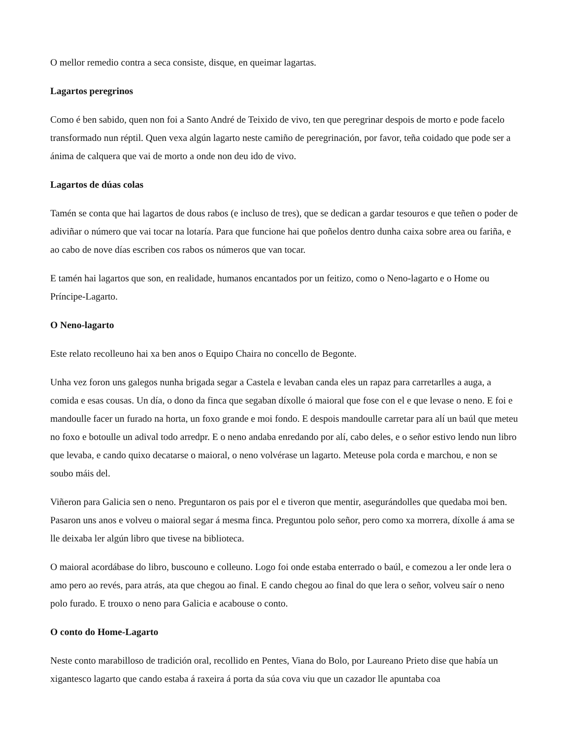O mellor remedio contra a seca consiste, disque, en queimar lagartas.
Lagartos peregrinos
Como é ben sabido, quen non foi a Santo André de Teixido de vivo, ten que peregrinar despois de morto e pode facelo transformado nun réptil. Quen vexa algún lagarto neste camiño de peregrinación, por favor, teña coidado que pode ser a ánima de calquera que vai de morto a onde non deu ido de vivo.
Lagartos de dúas colas
Tamén se conta que hai lagartos de dous rabos (e incluso de tres), que se dedican a gardar tesouros e que teñen o poder de adiviñar o número que vai tocar na lotaría. Para que funcione hai que poñelos dentro dunha caixa sobre area ou fariña, e ao cabo de nove días escriben cos rabos os números que van tocar.
E tamén hai lagartos que son, en realidade, humanos encantados por un feitizo, como o Neno-lagarto e o Home ou Príncipe-Lagarto.
O Neno-lagarto
Este relato recolleuno hai xa ben anos o Equipo Chaira no concello de Begonte.
Unha vez foron uns galegos nunha brigada segar a Castela e levaban canda eles un rapaz para carretarlles a auga, a comida e esas cousas. Un día, o dono da finca que segaban díxolle ó maioral que fose con el e que levase o neno. E foi e mandoulle facer un furado na horta, un foxo grande e moi fondo. E despois mandoulle carretar para alí un baúl que meteu no foxo e botoulle un adival todo arredpr. E o neno andaba enredando por alí, cabo deles, e o señor estivo lendo nun libro que levaba, e cando quixo decatarse o maioral, o neno volvérase un lagarto. Meteuse pola corda e marchou, e non se soubo máis del.
Viñeron para Galicia sen o neno. Preguntaron os pais por el e tiveron que mentir, asegurándolles que quedaba moi ben. Pasaron uns anos e volveu o maioral segar á mesma finca. Preguntou polo señor, pero como xa morrera, díxolle á ama se lle deixaba ler algún libro que tivese na biblioteca.
O maioral acordábase do libro, buscouno e colleuno. Logo foi onde estaba enterrado o baúl, e comezou a ler onde lera o amo pero ao revés, para atrás, ata que chegou ao final. E cando chegou ao final do que lera o señor, volveu saír o neno polo furado. E trouxo o neno para Galicia e acabouse o conto.
O conto do Home-Lagarto
Neste conto marabilloso de tradición oral, recollido en Pentes, Viana do Bolo, por Laureano Prieto dise que había un xigantesco lagarto que cando estaba á raxeira á porta da súa cova viu que un cazador lle apuntaba coa